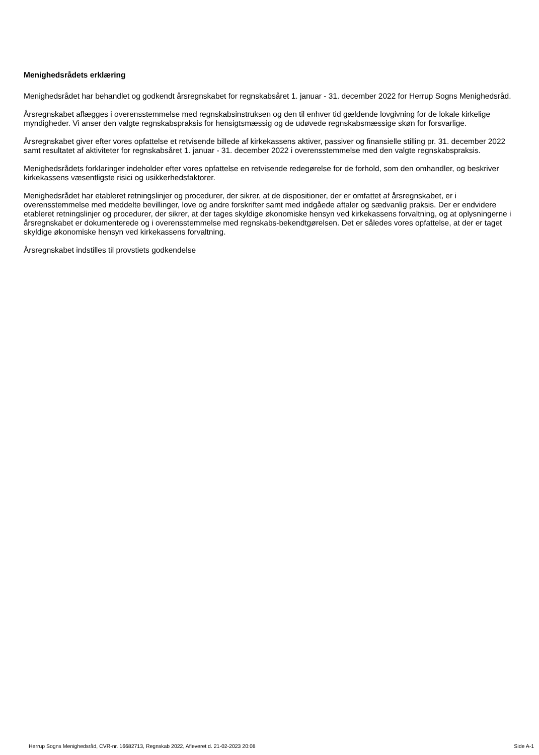Menighedsrådets erklæring
Menighedsrådet har behandlet og godkendt årsregnskabet for regnskabsåret 1. januar - 31. december 2022 for Herrup Sogns Menighedsråd.
Årsregnskabet aflægges i overensstemmelse med regnskabsinstruksen og den til enhver tid gældende lovgivning for de lokale kirkelige myndigheder. Vi anser den valgte regnskabspraksis for hensigtsmæssig og de udøvede regnskabsmæssige skøn for forsvarlige.
Årsregnskabet giver efter vores opfattelse et retvisende billede af kirkekassens aktiver, passiver og finansielle stilling pr. 31. december 2022 samt resultatet af aktiviteter for regnskabsåret 1. januar - 31. december 2022 i overensstemmelse med den valgte regnskabspraksis.
Menighedsrådets forklaringer indeholder efter vores opfattelse en retvisende redegørelse for de forhold, som den omhandler, og beskriver kirkekassens væsentligste risici og usikkerhedsfaktorer.
Menighedsrådet har etableret retningslinjer og procedurer, der sikrer, at de dispositioner, der er omfattet af årsregnskabet, er i overensstemmelse med meddelte bevillinger, love og andre forskrifter samt med indgåede aftaler og sædvanlig praksis. Der er endvidere etableret retningslinjer og procedurer, der sikrer, at der tages skyldige økonomiske hensyn ved kirkekassens forvaltning, og at oplysningerne i årsregnskabet er dokumenterede og i overensstemmelse med regnskabs-bekendtgørelsen. Det er således vores opfattelse, at der er taget skyldige økonomiske hensyn ved kirkekassens forvaltning.
Årsregnskabet indstilles til provstiets godkendelse
Herrup Sogns Menighedsråd, CVR-nr. 16682713, Regnskab 2022, Afleveret d. 21-02-2023 20:08 Side A-1